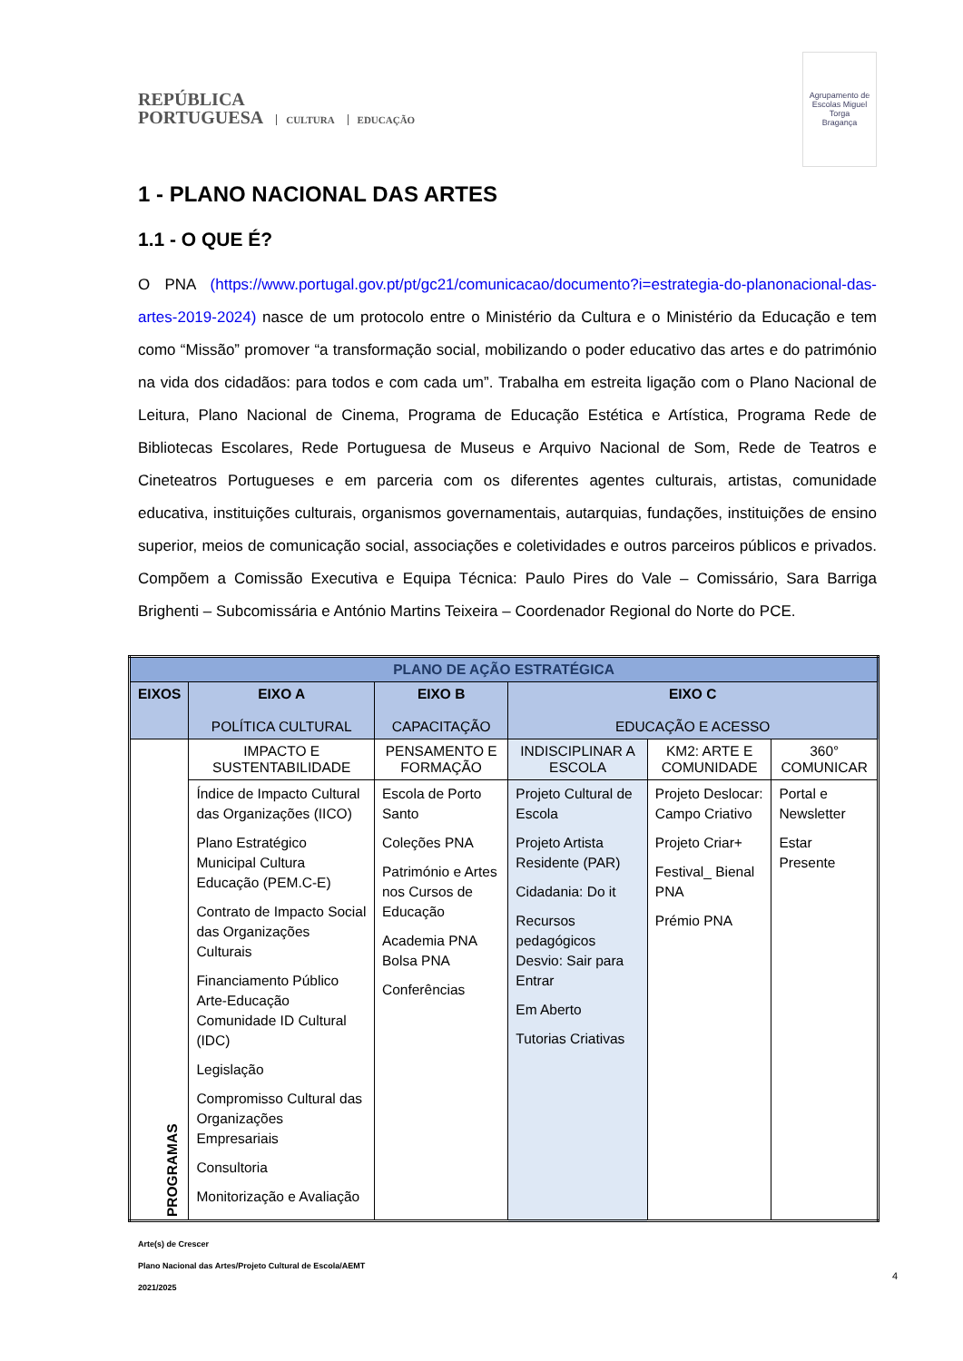REPÚBLICA
PORTUGUESA CULTURA EDUCAÇÃO
Agrupamento de Escolas Miguel Torga
Bragança
1 - PLANO NACIONAL DAS ARTES
1.1 - O QUE É?
O PNA (https://www.portugal.gov.pt/pt/gc21/comunicacao/documento?i=estrategia-do-planonacional-das-artes-2019-2024) nasce de um protocolo entre o Ministério da Cultura e o Ministério da Educação e tem como “Missão” promover “a transformação social, mobilizando o poder educativo das artes e do património na vida dos cidadãos: para todos e com cada um”. Trabalha em estreita ligação com o Plano Nacional de Leitura, Plano Nacional de Cinema, Programa de Educação Estética e Artística, Programa Rede de Bibliotecas Escolares, Rede Portuguesa de Museus e Arquivo Nacional de Som, Rede de Teatros e Cineteatros Portugueses e em parceria com os diferentes agentes culturais, artistas, comunidade educativa, instituições culturais, organismos governamentais, autarquias, fundações, instituições de ensino superior, meios de comunicação social, associações e coletividades e outros parceiros públicos e privados. Compõem a Comissão Executiva e Equipa Técnica: Paulo Pires do Vale – Comissário, Sara Barriga Brighenti – Subcomissária e António Martins Teixeira – Coordenador Regional do Norte do PCE.
| PLANO DE AÇÃO ESTRATÉGICA | | | | | |
| --- | --- | --- | --- | --- | --- |
| EIXOS | EIXO A POLÍTICA CULTURAL | EIXO B CAPACITAÇÃO | EIXO C EDUCAÇÃO E ACESSO | | |
| PROGRAMAS | IMPACTO E SUSTENTABILIDADE | PENSAMENTO E FORMAÇÃO | INDISCIPLINAR A ESCOLA | KM2: ARTE E COMUNIDADE | 360° COMUNICAR |
| | Índice de Impacto Cultural das Organizações (IICO) Plano Estratégico Municipal Cultura Educação (PEM.C-E) Contrato de Impacto Social das Organizações Culturais Financiamento Público Arte-Educação Comunidade ID Cultural (IDC) Legislação Compromisso Cultural das Organizações Empresariais Consultoria Monitorização e Avaliação | Escola de Porto Santo Coleções PNA Património e Artes nos Cursos de Educação Academia PNA Bolsa PNA Conferências | Projeto Cultural de Escola Projeto Artista Residente (PAR) Cidadania: Do it Recursos pedagógicos Desvio: Sair para Entrar Em Aberto Tutorias Criativas | Projeto Deslocar: Campo Criativo Projeto Criar+ Festival_ Bienal PNA Prémio PNA | Portal e Newsletter Estar Presente |
Arte(s) de Crescer
Plano Nacional das Artes/Projeto Cultural de Escola/AEMT
2021/2025
4